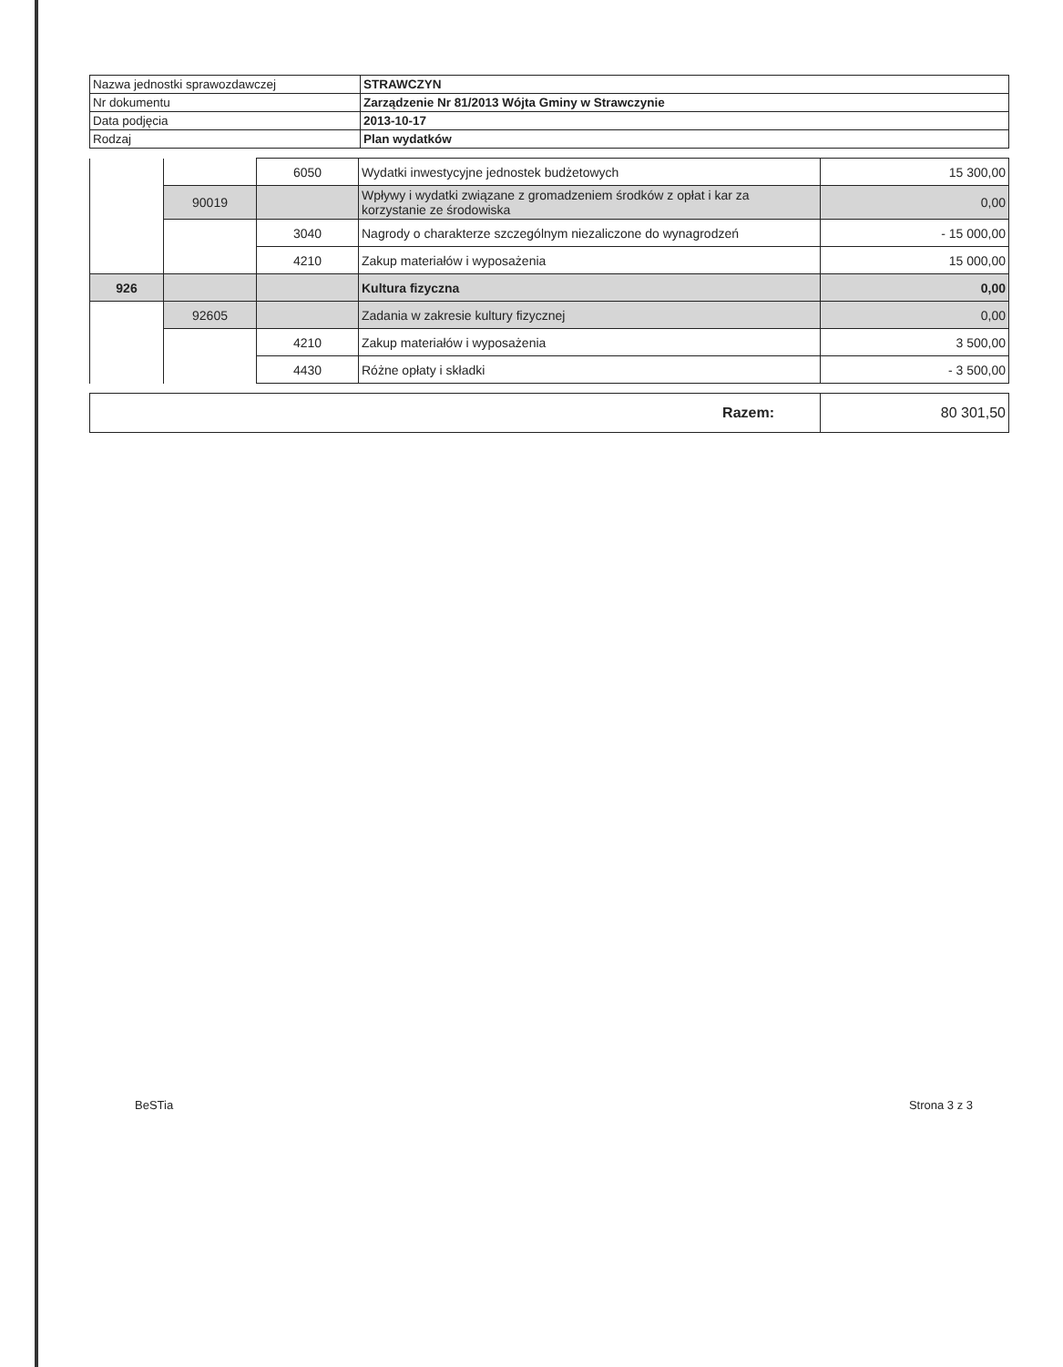| Nazwa jednostki sprawozdawczej | STRAWCZYN |
| Nr dokumentu | Zarządzenie Nr 81/2013 Wójta Gminy w Strawczynie |
| Data podjęcia | 2013-10-17 |
| Rodzaj | Plan wydatków |
| | | 6050 | Wydatki inwestycyjne jednostek budżetowych | 15 300,00 |
| | 90019 | | Wpływy i wydatki związane z gromadzeniem środków z opłat i kar za korzystanie ze środowiska | 0,00 |
| | | 3040 | Nagrody o charakterze szczególnym niezaliczone do wynagrodzeń | - 15 000,00 |
| | | 4210 | Zakup materiałów i wyposażenia | 15 000,00 |
| 926 | | | Kultura fizyczna | 0,00 |
| | 92605 | | Zadania w zakresie kultury fizycznej | 0,00 |
| | | 4210 | Zakup materiałów i wyposażenia | 3 500,00 |
| | | 4430 | Różne opłaty i składki | - 3 500,00 |
| Razem: | 80 301,50 |
BeSTia Strona 3 z 3